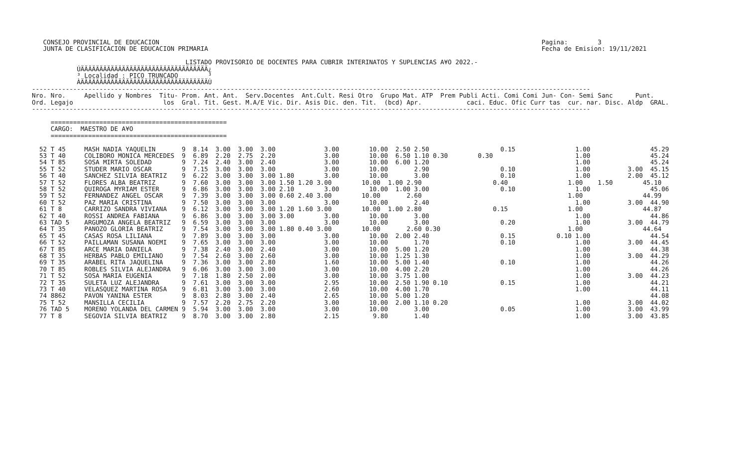CONSEJO PROVINCIAL DE EDUCACION                                                                                                      Pagina:        3
   JUNTA DE CLASIFICACION DE EDUCACION PRIMARIA                                                                                         Fecha de Emision: 19/11/2021

                                         LISTADO PROVISORIO DE DOCENTES PARA CUBRIR INTERINATOS Y SUPLENCIAS A¥O 2022.-
            ÚÄÄÄÄÄÄÄÄÄÄÄÄÄÄÄÄÄÄÄÄÄÄÄÄÄÄÄÄÄÄÄÄÄÄ¿
            ³ Localidad : PICO TRUNCADO        ³
            ÀÄÄÄÄÄÄÄÄÄÄÄÄÄÄÄÄÄÄÄÄÄÄÄÄÄÄÄÄÄÄÄÄÄÄÙ
-----------------------------------------------------------------------------------------------------------------------------------------------------
Nro. Nro.     Apellido y Nombres  Titu- Prom. Ant. Ant.  Serv.Docentes  Ant.Cult. Resi Otro  Grupo Mat. ATP  Prem Publi Acti. Comi Comi Jun- Con- Semi Sanc      Punt.
Ord. Legajo                        los  Gral. Tit. Gest. M.A/E Vic. Dir. Asis Dic. den. Tit.  (bcd) Apr.            caci. Educ. Ofic Curr tas  cur. nar. Disc. Aldp  GRAL.
-----------------------------------------------------------------------------------------------------------------------------------------------------

     ===============================================
     CARGO:  MAESTRO DE A¥O
     ===============================================

  52 T 45     MASH NADIA YAQUELIN       9  8.14  3.00  3.00  3.00             3.00        10.00  2.50 2.50                   0.15                1.00                45.29
  53 T 40     COLIBORO MONICA MERCEDES  9  6.89  2.20  2.75  2.20             3.00        10.00  6.50 1.10 0.30        0.30                      1.00                45.24
  54 T 85     SOSA MIRTA SOLEDAD        9  7.24  2.40  3.00  2.40             3.00        10.00  6.00 1.20                                       1.00                45.24
  55 T 52     STUDER MARIO OSCAR        9  7.15  3.00  3.00  3.00             3.00        10.00       2.90                   0.10                1.00          3.00  45.15
  56 T 40     SANCHEZ SILVIA BEATRIZ    9  6.22  3.00  3.00  3.00 1.80        3.00        10.00       3.00                   0.10                1.00          2.00  45.12
  57 T 52     FLORES ALBA BEATRIZ       9  7.60  3.00  3.00  3.00 1.50 1.20 3.00        10.00  1.00 2.90                   0.40                1.00    1.50        45.10
  58 T 52     QUIROGA MYRIAM ESTER      9  6.86  3.00  3.00  3.00 2.10        3.00        10.00  1.00 3.00                   0.10                1.00                45.06
  59 T 52     FERNANDEZ ANGEL OSCAR     9  7.39  3.00  3.00  3.00 0.60 2.40 3.00        10.00       2.60                                       1.00                44.99
  60 T 52     PAZ MARIA CRISTINA        9  7.50  3.00  3.00  3.00             3.00        10.00       2.40                                       1.00          3.00  44.90
  61 T 8      CARRIZO SANDRA VIVIANA    9  6.12  3.00  3.00  3.00 1.20 1.60 3.00        10.00  1.00 2.80                   0.15                1.00                44.87
  62 T 40     ROSSI ANDREA FABIANA      9  6.86  3.00  3.00  3.00 3.00        3.00        10.00       3.00                                       1.00                44.86
  63 TAD 5    ARGUMOZA ANGELA BEATRIZ   9  6.59  3.00  3.00  3.00             3.00        10.00       3.00                   0.20                1.00          3.00  44.79
  64 T 35     PANOZO GLORIA BEATRIZ     9  7.54  3.00  3.00  3.00 1.80 0.40 3.00        10.00       2.60 0.30                                  1.00                44.64
  65 T 45     CASAS ROSA LILIANA        9  7.89  3.00  3.00  3.00             3.00        10.00  2.00 2.40                   0.15           0.10 1.00                44.54
  66 T 52     PAILLAMAN SUSANA NOEMI    9  7.65  3.00  3.00  3.00             3.00        10.00       1.70                   0.10                1.00          3.00  44.45
  67 T 85     ARCE MARIA DANIELA        9  7.38  2.40  3.00  2.40             3.00        10.00  5.00 1.20                                       1.00                44.38
  68 T 35     HERBAS PABLO EMILIANO     9  7.54  2.60  3.00  2.60             3.00        10.00  1.25 1.30                                       1.00          3.00  44.29
  69 T 35     ARABEL RITA JAQUELINA     9  7.36  3.00  3.00  2.80             1.60        10.00  5.00 1.40                   0.10                1.00                44.26
  70 T 85     ROBLES SILVIA ALEJANDRA   9  6.06  3.00  3.00  3.00             3.00        10.00  4.00 2.20                                       1.00                44.26
  71 T 52     SOSA MARIA EUGENIA        9  7.18  1.80  2.50  2.00             3.00        10.00  3.75 1.00                                       1.00          3.00  44.23
  72 T 35     SULETA LUZ ALEJANDRA      9  7.61  3.00  3.00  3.00             2.95        10.00  2.50 1.90 0.10              0.15                1.00                44.21
  73 T 40     VELASQUEZ MARTINA ROSA    9  6.81  3.00  3.00  3.00             2.60        10.00  4.00 1.70                                       1.00                44.11
  74 8862     PAVON YANINA ESTER        9  8.03  2.80  3.00  2.40             2.65        10.00  5.00 1.20                                                           44.08
  75 T 52     MANSILLA CECILIA          9  7.57  2.20  2.75  2.20             3.00        10.00  2.00 1.10 0.20                                  1.00          3.00  44.02
  76 TAD 5    MORENO YOLANDA DEL CARMEN 9  5.94  3.00  3.00  3.00             3.00        10.00       3.00                   0.05                1.00          3.00  43.99
  77 T 8      SEGOVIA SILVIA BEATRIZ    9  8.70  3.00  3.00  2.80             2.15         9.80       1.40                                       1.00          3.00  43.85